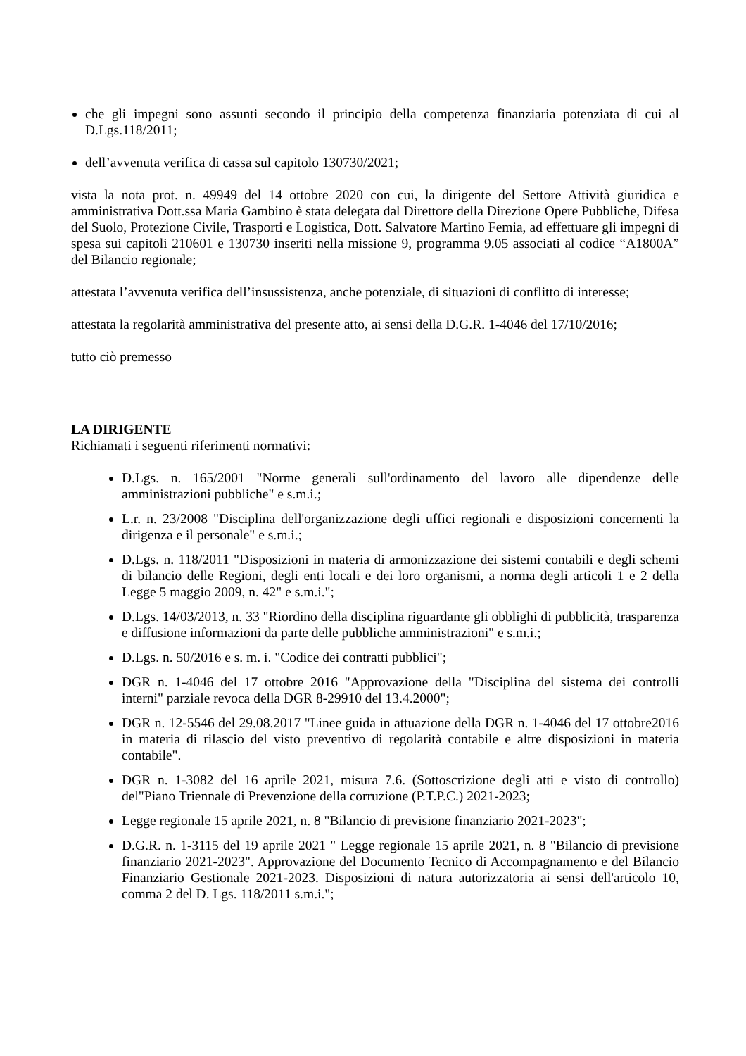che gli impegni sono assunti secondo il principio della competenza finanziaria potenziata di cui al D.Lgs.118/2011;
dell’avvenuta verifica di cassa sul capitolo 130730/2021;
vista la nota prot. n. 49949 del 14 ottobre 2020 con cui, la dirigente del Settore Attività giuridica e amministrativa Dott.ssa Maria Gambino è stata delegata dal Direttore della Direzione Opere Pubbliche, Difesa del Suolo, Protezione Civile, Trasporti e Logistica, Dott. Salvatore Martino Femia, ad effettuare gli impegni di spesa sui capitoli 210601 e 130730 inseriti nella missione 9, programma 9.05 associati al codice “A1800A” del Bilancio regionale;
attestata l’avvenuta verifica dell’insussistenza, anche potenziale, di situazioni di conflitto di interesse;
attestata la regolarità amministrativa del presente atto, ai sensi della D.G.R. 1-4046 del 17/10/2016;
tutto ciò premesso
LA DIRIGENTE
Richiamati i seguenti riferimenti normativi:
D.Lgs. n. 165/2001 "Norme generali sull'ordinamento del lavoro alle dipendenze delle amministrazioni pubbliche" e s.m.i.;
L.r. n. 23/2008 "Disciplina dell'organizzazione degli uffici regionali e disposizioni concernenti la dirigenza e il personale" e s.m.i.;
D.Lgs. n. 118/2011 "Disposizioni in materia di armonizzazione dei sistemi contabili e degli schemi di bilancio delle Regioni, degli enti locali e dei loro organismi, a norma degli articoli 1 e 2 della Legge 5 maggio 2009, n. 42" e s.m.i.";
D.Lgs. 14/03/2013, n. 33 "Riordino della disciplina riguardante gli obblighi di pubblicità, trasparenza e diffusione informazioni da parte delle pubbliche amministrazioni" e s.m.i.;
D.Lgs. n. 50/2016 e s. m. i. "Codice dei contratti pubblici";
DGR n. 1-4046 del 17 ottobre 2016 "Approvazione della "Disciplina del sistema dei controlli interni" parziale revoca della DGR 8-29910 del 13.4.2000";
DGR n. 12-5546 del 29.08.2017 "Linee guida in attuazione della DGR n. 1-4046 del 17 ottobre2016 in materia di rilascio del visto preventivo di regolarità contabile e altre disposizioni in materia contabile".
DGR n. 1-3082 del 16 aprile 2021, misura 7.6. (Sottoscrizione degli atti e visto di controllo) del"Piano Triennale di Prevenzione della corruzione (P.T.P.C.) 2021-2023;
Legge regionale 15 aprile 2021, n. 8 "Bilancio di previsione finanziario 2021-2023";
D.G.R. n. 1-3115 del 19 aprile 2021 " Legge regionale 15 aprile 2021, n. 8 "Bilancio di previsione finanziario 2021-2023". Approvazione del Documento Tecnico di Accompagnamento e del Bilancio Finanziario Gestionale 2021-2023. Disposizioni di natura autorizzatoria ai sensi dell'articolo 10, comma 2 del D. Lgs. 118/2011 s.m.i.";